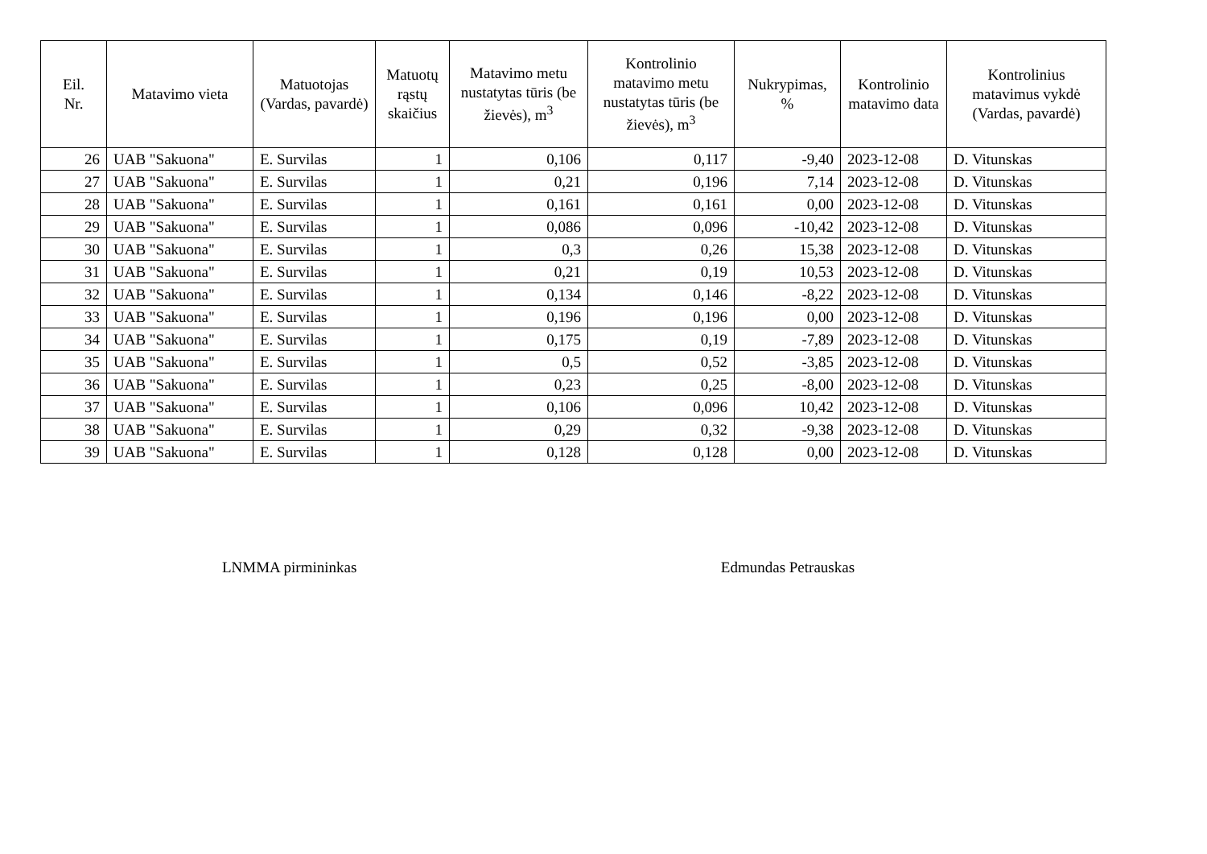| Eil. Nr. | Matavimo vieta | Matuotojas (Vardas, pavardė) | Matuotų rąstų skaičius | Matavimo metu nustatytas tūris (be žievės), m<sup>3</sup> | Kontrolinio matavimo metu nustatytas tūris (be žievės), m<sup>3</sup> | Nukrypimas, % | Kontrolinio matavimo data | Kontrolinius matavimus vykdė (Vardas, pavardė) |
| --- | --- | --- | --- | --- | --- | --- | --- | --- |
| 26 | UAB "Sakuona" | E. Survilas | 1 | 0,106 | 0,117 | -9,40 | 2023-12-08 | D. Vitunskas |
| 27 | UAB "Sakuona" | E. Survilas | 1 | 0,21 | 0,196 | 7,14 | 2023-12-08 | D. Vitunskas |
| 28 | UAB "Sakuona" | E. Survilas | 1 | 0,161 | 0,161 | 0,00 | 2023-12-08 | D. Vitunskas |
| 29 | UAB "Sakuona" | E. Survilas | 1 | 0,086 | 0,096 | -10,42 | 2023-12-08 | D. Vitunskas |
| 30 | UAB "Sakuona" | E. Survilas | 1 | 0,3 | 0,26 | 15,38 | 2023-12-08 | D. Vitunskas |
| 31 | UAB "Sakuona" | E. Survilas | 1 | 0,21 | 0,19 | 10,53 | 2023-12-08 | D. Vitunskas |
| 32 | UAB "Sakuona" | E. Survilas | 1 | 0,134 | 0,146 | -8,22 | 2023-12-08 | D. Vitunskas |
| 33 | UAB "Sakuona" | E. Survilas | 1 | 0,196 | 0,196 | 0,00 | 2023-12-08 | D. Vitunskas |
| 34 | UAB "Sakuona" | E. Survilas | 1 | 0,175 | 0,19 | -7,89 | 2023-12-08 | D. Vitunskas |
| 35 | UAB "Sakuona" | E. Survilas | 1 | 0,5 | 0,52 | -3,85 | 2023-12-08 | D. Vitunskas |
| 36 | UAB "Sakuona" | E. Survilas | 1 | 0,23 | 0,25 | -8,00 | 2023-12-08 | D. Vitunskas |
| 37 | UAB "Sakuona" | E. Survilas | 1 | 0,106 | 0,096 | 10,42 | 2023-12-08 | D. Vitunskas |
| 38 | UAB "Sakuona" | E. Survilas | 1 | 0,29 | 0,32 | -9,38 | 2023-12-08 | D. Vitunskas |
| 39 | UAB "Sakuona" | E. Survilas | 1 | 0,128 | 0,128 | 0,00 | 2023-12-08 | D. Vitunskas |
LNMMA pirmininkas Edmundas Petrauskas